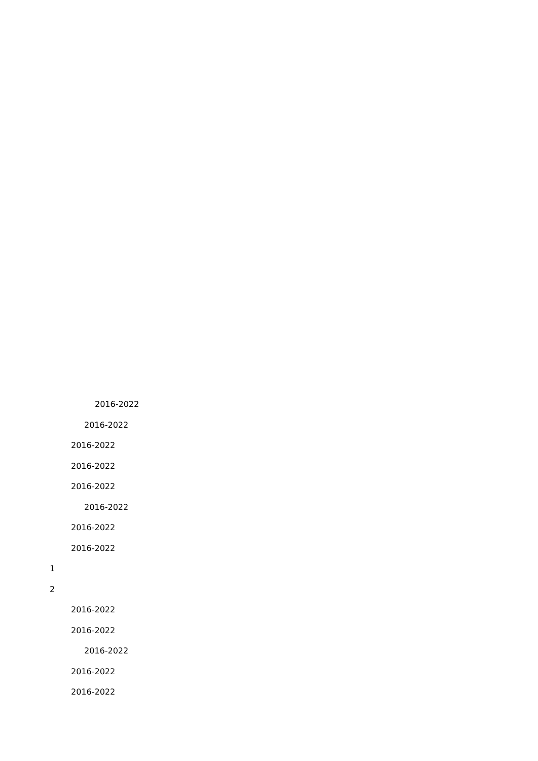2016-2022
2016-2022
2016-2022
2016-2022
2016-2022
2016-2022
2016-2022
2016-2022
1
2
2016-2022
2016-2022
2016-2022
2016-2022
2016-2022